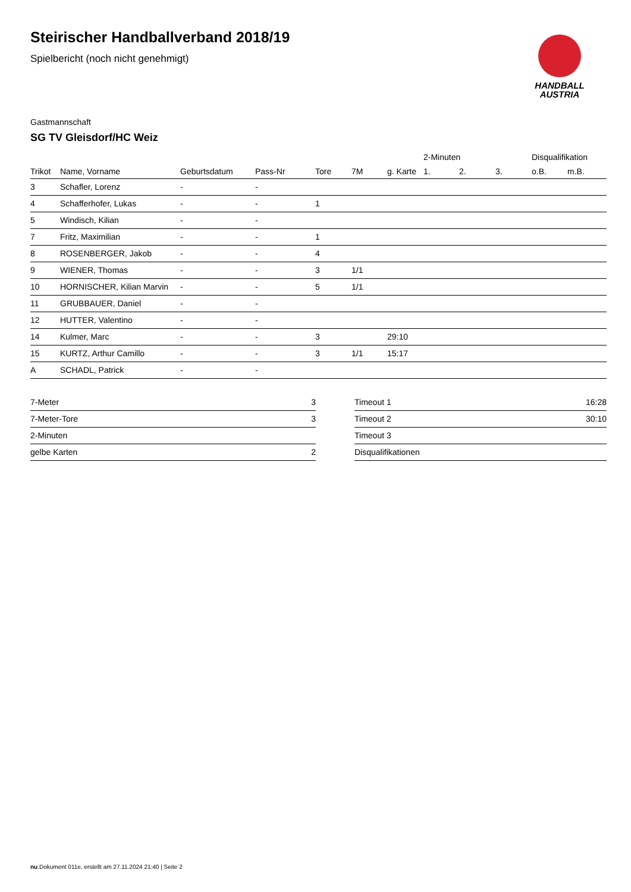HANDBALL
AUSTRIA
Steirischer Handballverband 2018/19
Spielbericht (noch nicht genehmigt)
Gastmannschaft
SG TV Gleisdorf/HC Weiz
| | | | | | | | 2-Minuten | | | Disqualifikation | |
| --- | --- | --- | --- | --- | --- | --- | --- | --- | --- | --- | --- |
| Trikot | Name, Vorname | Geburtsdatum | Pass-Nr | Tore | 7M | g. Karte | 1. | 2. | 3. | o.B. | m.B. |
| 3 | Schafler, Lorenz | - | - | | | | | | | | |
| 4 | Schafferhofer, Lukas | - | - | 1 | | | | | | | |
| 5 | Windisch, Kilian | - | - | | | | | | | | |
| 7 | Fritz, Maximilian | - | - | 1 | | | | | | | |
| 8 | ROSENBERGER, Jakob | - | - | 4 | | | | | | | |
| 9 | WIENER, Thomas | - | - | 3 | 1/1 | | | | | | |
| 10 | HORNISCHER, Kilian Marvin | - | - | 5 | 1/1 | | | | | | |
| 11 | GRUBBAUER, Daniel | - | - | | | | | | | | |
| 12 | HUTTER, Valentino | - | - | | | | | | | | |
| 14 | Kulmer, Marc | - | - | 3 | | 29:10 | | | | | |
| 15 | KURTZ, Arthur Camillo | - | - | 3 | 1/1 | 15:17 | | | | | |
| A | SCHADL, Patrick | - | - | | | | | | | | |
| 7-Meter | 3 |
| 7-Meter-Tore | 3 |
| 2-Minuten | |
| gelbe Karten | 2 |
| Timeout 1 | 16:28 |
| Timeout 2 | 30:10 |
| Timeout 3 | |
| Disqualifikationen | |
nu.Dokument 011e, erstellt am 27.11.2024 21:40 | Seite 2